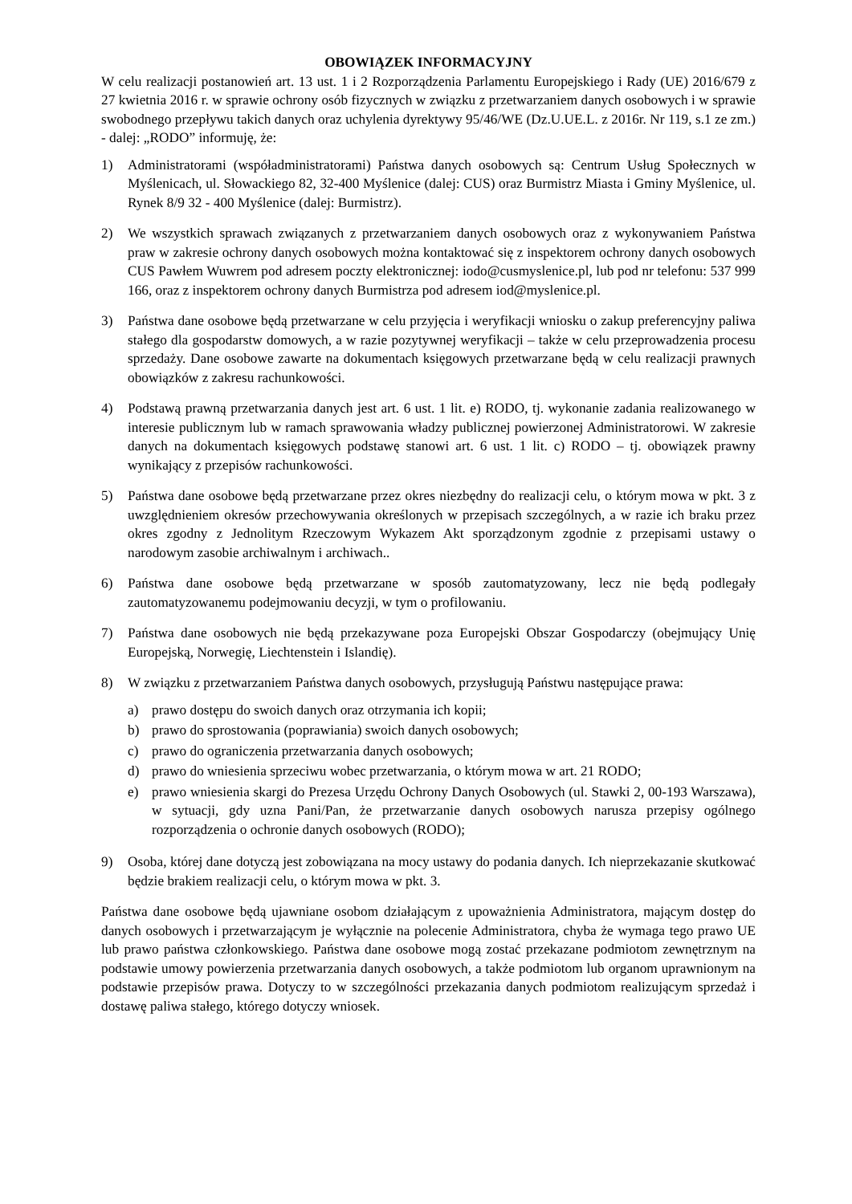OBOWIĄZEK INFORMACYJNY
W celu realizacji postanowień art. 13 ust. 1 i 2 Rozporządzenia Parlamentu Europejskiego i Rady (UE) 2016/679 z 27 kwietnia 2016 r. w sprawie ochrony osób fizycznych w związku z przetwarzaniem danych osobowych i w sprawie swobodnego przepływu takich danych oraz uchylenia dyrektywy 95/46/WE (Dz.U.UE.L. z 2016r. Nr 119, s.1 ze zm.) - dalej: „RODO” informuję, że:
1) Administratorami (współadministratorami) Państwa danych osobowych są: Centrum Usług Społecznych w Myślenicach, ul. Słowackiego 82, 32-400 Myślenice (dalej: CUS) oraz Burmistrz Miasta i Gminy Myślenice, ul. Rynek 8/9 32 - 400 Myślenice (dalej: Burmistrz).
2) We wszystkich sprawach związanych z przetwarzaniem danych osobowych oraz z wykonywaniem Państwa praw w zakresie ochrony danych osobowych można kontaktować się z inspektorem ochrony danych osobowych CUS Pawłem Wuwrem pod adresem poczty elektronicznej: iodo@cusmyslenice.pl, lub pod nr telefonu: 537 999 166, oraz z inspektorem ochrony danych Burmistrza pod adresem iod@myslenice.pl.
3) Państwa dane osobowe będą przetwarzane w celu przyjęcia i weryfikacji wniosku o zakup preferencyjny paliwa stałego dla gospodarstw domowych, a w razie pozytywnej weryfikacji – także w celu przeprowadzenia procesu sprzedaży. Dane osobowe zawarte na dokumentach księgowych przetwarzane będą w celu realizacji prawnych obowiązków z zakresu rachunkowości.
4) Podstawą prawną przetwarzania danych jest art. 6 ust. 1 lit. e) RODO, tj. wykonanie zadania realizowanego w interesie publicznym lub w ramach sprawowania władzy publicznej powierzonej Administratorowi. W zakresie danych na dokumentach księgowych podstawę stanowi art. 6 ust. 1 lit. c) RODO – tj. obowiązek prawny wynikający z przepisów rachunkowości.
5) Państwa dane osobowe będą przetwarzane przez okres niezbędny do realizacji celu, o którym mowa w pkt. 3 z uwzględnieniem okresów przechowywania określonych w przepisach szczególnych, a w razie ich braku przez okres zgodny z Jednolitym Rzeczowym Wykazem Akt sporządzonym zgodnie z przepisami ustawy o narodowym zasobie archiwalnym i archiwach..
6) Państwa dane osobowe będą przetwarzane w sposób zautomatyzowany, lecz nie będą podlegały zautomatyzowanemu podejmowaniu decyzji, w tym o profilowaniu.
7) Państwa dane osobowych nie będą przekazywane poza Europejski Obszar Gospodarczy (obejmujący Unię Europejską, Norwegię, Liechtenstein i Islandię).
8) W związku z przetwarzaniem Państwa danych osobowych, przysługują Państwu następujące prawa:
a) prawo dostępu do swoich danych oraz otrzymania ich kopii;
b) prawo do sprostowania (poprawiania) swoich danych osobowych;
c) prawo do ograniczenia przetwarzania danych osobowych;
d) prawo do wniesienia sprzeciwu wobec przetwarzania, o którym mowa w art. 21 RODO;
e) prawo wniesienia skargi do Prezesa Urzędu Ochrony Danych Osobowych (ul. Stawki 2, 00-193 Warszawa), w sytuacji, gdy uzna Pani/Pan, że przetwarzanie danych osobowych narusza przepisy ogólnego rozporządzenia o ochronie danych osobowych (RODO);
9) Osoba, której dane dotyczą jest zobowiązana na mocy ustawy do podania danych. Ich nieprzekazanie skutkować będzie brakiem realizacji celu, o którym mowa w pkt. 3.
Państwa dane osobowe będą ujawniane osobom działającym z upoważnienia Administratora, mającym dostęp do danych osobowych i przetwarzającym je wyłącznie na polecenie Administratora, chyba że wymaga tego prawo UE lub prawo państwa członkowskiego. Państwa dane osobowe mogą zostać przekazane podmiotom zewnętrznym na podstawie umowy powierzenia przetwarzania danych osobowych, a także podmiotom lub organom uprawnionym na podstawie przepisów prawa. Dotyczy to w szczególności przekazania danych podmiotom realizującym sprzedaż i dostawę paliwa stałego, którego dotyczy wniosek.